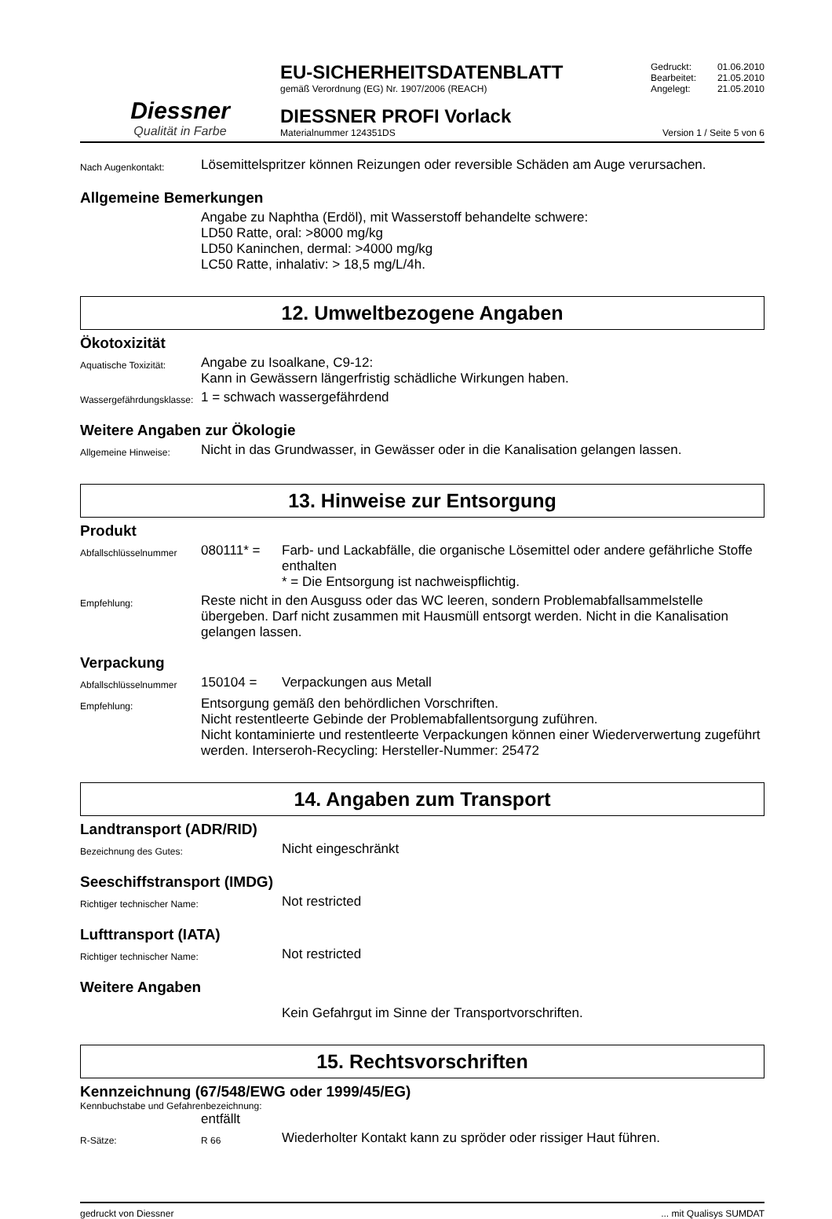Diessner
Qualität in Farbe
EU-SICHERHEITSDATENBLATT
gemäß Verordnung (EG) Nr. 1907/2006 (REACH)
DIESSNER PROFI Vorlack
Materialnummer 124351DS
Gedruckt: 01.06.2010
Bearbeitet: 21.05.2010
Angelegt: 21.05.2010
Version 1 / Seite 5 von 6
Nach Augenkontakt:
Lösemittelspritzer können Reizungen oder reversible Schäden am Auge verursachen.
Allgemeine Bemerkungen
Angabe zu Naphtha (Erdöl), mit Wasserstoff behandelte schwere:
LD50 Ratte, oral: >8000 mg/kg
LD50 Kaninchen, dermal: >4000 mg/kg
LC50 Ratte, inhalativ: > 18,5 mg/L/4h.
12. Umweltbezogene Angaben
Ökotoxizität
Aquatische Toxizität:
Angabe zu Isoalkane, C9-12:
Kann in Gewässern längerfristig schädliche Wirkungen haben.
Wassergefährdungsklasse:
1 = schwach wassergefährdend
Weitere Angaben zur Ökologie
Allgemeine Hinweise:
Nicht in das Grundwasser, in Gewässer oder in die Kanalisation gelangen lassen.
13. Hinweise zur Entsorgung
Produkt
Abfallschlüsselnummer
080111* = Farb- und Lackabfälle, die organische Lösemittel oder andere gefährliche Stoffe enthalten
* = Die Entsorgung ist nachweispflichtig.
Empfehlung:
Reste nicht in den Ausguss oder das WC leeren, sondern Problemabfallsammelstelle übergeben. Darf nicht zusammen mit Hausmüll entsorgt werden. Nicht in die Kanalisation gelangen lassen.
Verpackung
Abfallschlüsselnummer
150104 = Verpackungen aus Metall
Empfehlung:
Entsorgung gemäß den behördlichen Vorschriften.
Nicht restentleerte Gebinde der Problemabfallentsorgung zuführen.
Nicht kontaminierte und restentleerte Verpackungen können einer Wiederverwertung zugeführt werden. Interseroh-Recycling: Hersteller-Nummer: 25472
14. Angaben zum Transport
Landtransport (ADR/RID)
Bezeichnung des Gutes:
Nicht eingeschränkt
Seeschiffstransport (IMDG)
Richtiger technischer Name:
Not restricted
Lufttransport (IATA)
Richtiger technischer Name:
Not restricted
Weitere Angaben
Kein Gefahrgut im Sinne der Transportvorschriften.
15. Rechtsvorschriften
Kennzeichnung (67/548/EWG oder 1999/45/EG)
Kennbuchstabe und Gefahrenbezeichnung:
entfällt
R-Sätze: R 66
Wiederholter Kontakt kann zu spröder oder rissiger Haut führen.
gedruckt von Diessner... mit Qualisys SUMDAT